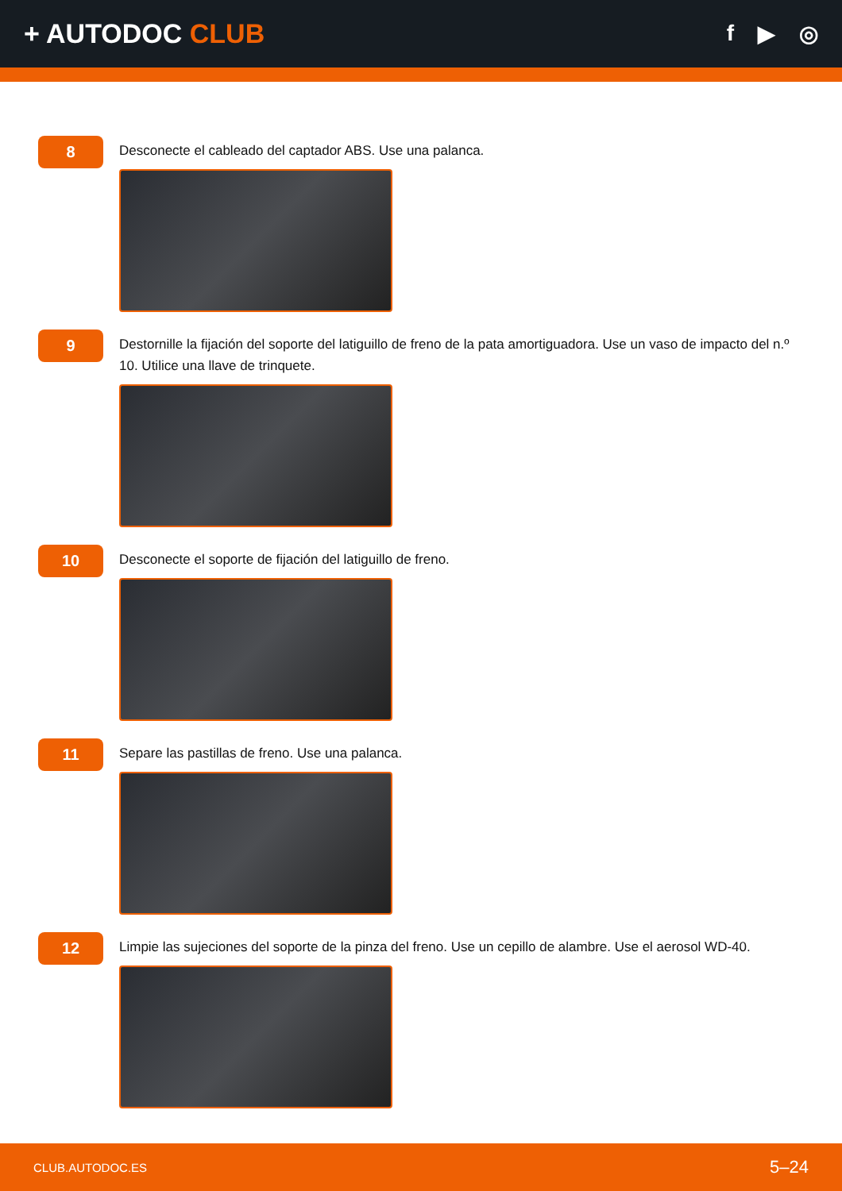+ AUTODOC CLUB
f ▶ ◎
8
Desconecte el cableado del captador ABS. Use una palanca.
9
Destornille la fijación del soporte del latiguillo de freno de la pata amortiguadora. Use un vaso de impacto del n.º 10. Utilice una llave de trinquete.
10
Desconecte el soporte de fijación del latiguillo de freno.
11
Separe las pastillas de freno. Use una palanca.
12
Limpie las sujeciones del soporte de la pinza del freno. Use un cepillo de alambre. Use el aerosol WD-40.
CLUB.AUTODOC.ES 5–24